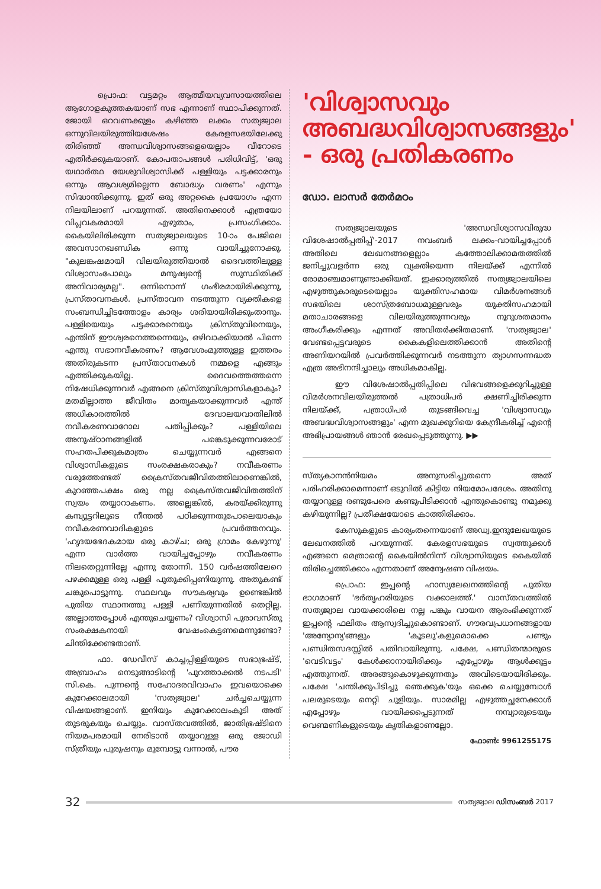പ്രൊഫ: വട്ടമറ്റം ആത്മീയവ്യവസായത്തിലെ ആഗോളകുത്തകയാണ് സഭ എന്നാണ് സ്ഥാപിക്കുന്നത്. ജോയി ഒറവണക്കുളം കഴിഞ്ഞ ലക്കം സത്യജ്വാല ഒന്നുവിലയിരുത്തിയശേഷം കേരളസഭയിലേക്കു തിരിഞ്ഞ് അന്ധവിശ്വാസങ്ങളെയെല്ലാം വീറോടെ എതിർക്കുകയാണ്. കോപതാപങ്ങൾ പരിധിവിട്ട്, 'ഒരു യഥാർത്ഥ യേശുവിശ്വാസിക്ക് പള്ളിയും പട്ടക്കാരനും ഒന്നും ആവശ്യമില്ലെന്ന ബോദ്ധ്യം വരണം' എന്നും സിദ്ധാന്തിക്കുന്നു. ഇത് ഒരു അറ്റകൈ പ്രയോഗം എന്ന നിലയിലാണ് പറയുന്നത്. അതിനെക്കാൾ എത്രയോ വിപ്ലവകരമായി എഴുതാം, പ്രസംഗിക്കാം. കൈയിലിരിക്കുന്ന സത്യജ്വാലയുടെ 10-ാം പേജിലെ അവസാനഖണ്ഡിക ഒന്നു വായിച്ചുനോക്കൂ. "കൂലങ്കഷമായി വിലയിരുത്തിയാൽ ദൈവത്തിലുള്ള വിശ്വാസംപോലും മനുഷ്യന്റെ സുസ്ഥിതിക്ക് അനിവാര്യമല്ല". ഒന്നിനൊന്ന് ഗംഭീരമായിരിക്കുന്നു, പ്രസ്താവനകൾ. പ്രസ്താവന നടത്തുന്ന വ്യക്തികളെ സംബന്ധിച്ചിടത്തോളം കാര്യം ശരിയായിരിക്കുംതാനും. പള്ളിയെയും പട്ടക്കാരനെയും ക്രിസ്തുവിനെയും, എന്തിന് ഈശ്വരനെത്തന്നെയും, ഒഴിവാക്കിയാൽ പിന്നെ എന്തു സഭാനവീകരണം? ആവേശംമൂത്തുള്ള ഇത്തരം അതിരുകടന്ന പ്രസ്താവനകൾ നമ്മളെ എങ്ങും എത്തിക്കുകയില്ല. ദൈവത്തെത്തന്നെ നിഷേധിക്കുന്നവർ എങ്ങനെ ക്രിസ്തുവിശ്വാസികളാകും? മതമില്ലാത്ത ജീവിതം മാതൃകയാക്കുന്നവർ എന്ത് അധികാരത്തിൽ ദേവാലയവാതിലിൽ നവീകരണവാറോല പതിപ്പിക്കും? പള്ളിയിലെ അനുഷ്ഠാനങ്ങളിൽ പങ്കെടുക്കുന്നവരോട് സഹതപിക്കുകമാത്രം ചെയ്യുന്നവർ എങ്ങനെ വിശ്വാസികളുടെ സംരക്ഷകരാകും? നവീകരണം വരുത്തേണ്ടത് ക്രൈസ്തവജീവിതത്തിലാണെങ്കിൽ, കുറഞ്ഞപക്ഷം ഒരു നല്ല ക്രൈസ്തവജീവിതത്തിന് സ്വയം തയ്യാറാകണം. അല്ലെങ്കിൽ, കരയ്ക്കിരുന്നു കമ്പ്യൂട്ടറിലൂടെ നീന്തൽ പഠിക്കുന്നതുപോലെയാകും നവീകരണവാദികളുടെ പ്രവർത്തനവും. 'ഹൃദയഭേദകമായ ഒരു കാഴ്ച; ഒരു ഗ്രാമം കേഴുന്നു' എന്ന വാർത്ത വായിച്ചപ്പോഴും നവീകരണം നിലതെറ്റുന്നില്ലേ എന്നു തോന്നി. 150 വർഷത്തിലേറെ പഴക്കമുള്ള ഒരു പള്ളി പുതുക്കിപ്പണിയുന്നു. അതുകണ്ട് ചങ്കുപൊട്ടുന്നു. സ്ഥലവും സൗകര്യവും ഉണ്ടെങ്കിൽ പുതിയ സ്ഥാനത്തു പള്ളി പണിയുന്നതിൽ തെറ്റില്ല. അല്ലാത്തപ്പോൾ എന്തുചെയ്യണം? വിശ്വാസി പുരാവസ്തു സംരക്ഷകനായി വേഷംകെട്ടണമെന്നുണ്ടോ? ചിന്തിക്കേണ്ടതാണ്.
ഫാ. ഡേവീസ് കാച്ചപ്പിള്ളിയുടെ സഭാഭ്രഷ്ട്, അബ്രാഹം നെടുങ്ങാടിന്റെ 'പുറത്താക്കൽ നടപടി' സി.കെ. പുന്നന്റെ സഹോദരവിവാഹം ഇവയൊക്കെ കുറേക്കാലമായി 'സത്യജ്വാല' ചർച്ചചെയ്യുന്ന വിഷയങ്ങളാണ്. ഇനിയും കുറേക്കാലംകൂടി അത് തുടരുകയും ചെയ്യും. വാസ്തവത്തിൽ, ജാതിഭ്രഷ്ടിനെ നിയമപരമായി നേരിടാൻ തയ്യാറുള്ള ഒരു ജോഡി സ്ത്രീയും പുരുഷനും മുമ്പോട്ടു വന്നാൽ, പൗര
'വിശ്വാസവും അബദ്ധവിശ്വാസങ്ങളും' - ഒരു പ്രതികരണം
ഡോ. ലാസർ തേർമഠം
സത്യജ്വാലയുടെ 'അന്ധവിശ്വാസവിരുദ്ധ വിശേഷാൽപ്പതിപ്പ്'-2017 നവംബർ ലക്കം-വായിച്ചപ്പോൾ അതിലെ ലേഖനങ്ങളെല്ലാം കത്തോലിക്കാമതത്തിൽ ജനിച്ചുവളർന്ന ഒരു വ്യക്തിയെന്ന നിലയ്ക്ക് എന്നിൽ രോമാഞ്ചമാണുണ്ടാക്കിയത്. ഇക്കാര്യത്തിൽ സത്യജ്വാലയിലെ എഴുത്തുകാരുടെയെല്ലാം യുക്തിസഹമായ വിമർശനങ്ങൾ സഭയിലെ ശാസ്ത്രബോധമുള്ളവരും യുക്തിസഹമായി മതാചാരങ്ങളെ വിലയിരുത്തുന്നവരും നൂറുശതമാനം അംഗീകരിക്കും എന്നത് അവിതർക്കിതമാണ്. 'സത്യജ്വാല' വേണ്ടപ്പെട്ടവരുടെ കൈകളിലെത്തിക്കാൻ അതിന്റെ അണിയറയിൽ പ്രവർത്തിക്കുന്നവർ നടത്തുന്ന ത്യാഗസന്നദ്ധത എത്ര അഭിനന്ദിച്ചാലും അധികമാകില്ല.
ഈ വിശേഷാൽപ്പതിപ്പിലെ വിഭവങ്ങളെക്കുറിച്ചുള്ള വിമർശനവിലയിരുത്തൽ പത്രാധിപർ ക്ഷണിച്ചിരിക്കുന്ന നിലയ്ക്ക്, പത്രാധിപർ തുടങ്ങിവെച്ച 'വിശ്വാസവും അബദ്ധവിശ്വാസങ്ങളും' എന്ന മുഖക്കുറിയെ കേന്ദ്രീകരിച്ച് എന്റെ അഭിപ്രായങ്ങൾ ഞാൻ രേഖപ്പെടുത്തുന്നു. ▶▶
സ്ത്യകാനൻനിയമം അനുസരിച്ചുതന്നെ അത് പരിഹരിക്കാമെന്നാണ് ഒടുവിൽ കിട്ടിയ നിയമോപദേശം. അതിനു തയ്യാറുള്ള രണ്ടുപേരെ കണ്ടുപിടിക്കാൻ എന്തുകൊണ്ടു നമുക്കു കഴിയുന്നില്ല? പ്രതീക്ഷയോടെ കാത്തിരിക്കാം.
കേസുകളുടെ കാര്യംതന്നെയാണ് അഡ്വ.ഇന്ദുലേഖയുടെ ലേഖനത്തിൽ പറയുന്നത്. കേരളസഭയുടെ സ്വത്തുക്കൾ എങ്ങനെ മെത്രാന്റെ കൈയിൽനിന്ന് വിശ്വാസിയുടെ കൈയിൽ തിരിച്ചെത്തിക്കാം എന്നതാണ് അന്വേഷണ വിഷയം.
പ്രൊഫ: ഇപ്പന്റെ ഹാസ്യലേഖനത്തിന്റെ പുതിയ ഭാഗമാണ് 'ഭർതൃഹരിയുടെ വക്കാലത്ത്.' വാസ്തവത്തിൽ സത്യജ്വാല വായക്കാരിലെ നല്ല പങ്കും വായന ആരംഭിക്കുന്നത് ഇപ്പന്റെ ഫലിതം ആസ്വദിച്ചുകൊണ്ടാണ്. ഗൗരവപ്രധാനങ്ങളായ 'അന്യോന്യ'ങ്ങളും 'കൂടലു'കളുമൊക്കെ പണ്ടും പണ്ഡിതസദസ്സിൽ പതിവായിരുന്നു. പക്ഷേ, പണ്ഡിതന്മാരുടെ 'വെടിവട്ടം' കേൾക്കാനായിരിക്കും എപ്പോഴും ആൾക്കൂട്ടം എത്തുന്നത്. അരങ്ങുകൊഴുക്കുന്നതും അവിടെയായിരിക്കും. പക്ഷേ 'ചന്തിക്കുപിടിച്ചു ഞെക്കുക'യും ഒക്കെ ചെയ്യുമ്പോൾ പലരുടെയും നെറ്റി ചുളിയും. സാരമില്ല എഴുത്തച്ഛനേക്കാൾ എപ്പോഴും വായിക്കപ്പെടുന്നത് നമ്പ്യാരുടെയും വെണ്മണികളുടെയും കൃതികളാണല്ലോ.
ഫോൺ: 9961255175
32 സത്യജ്വാല ഡിസംബർ 2017